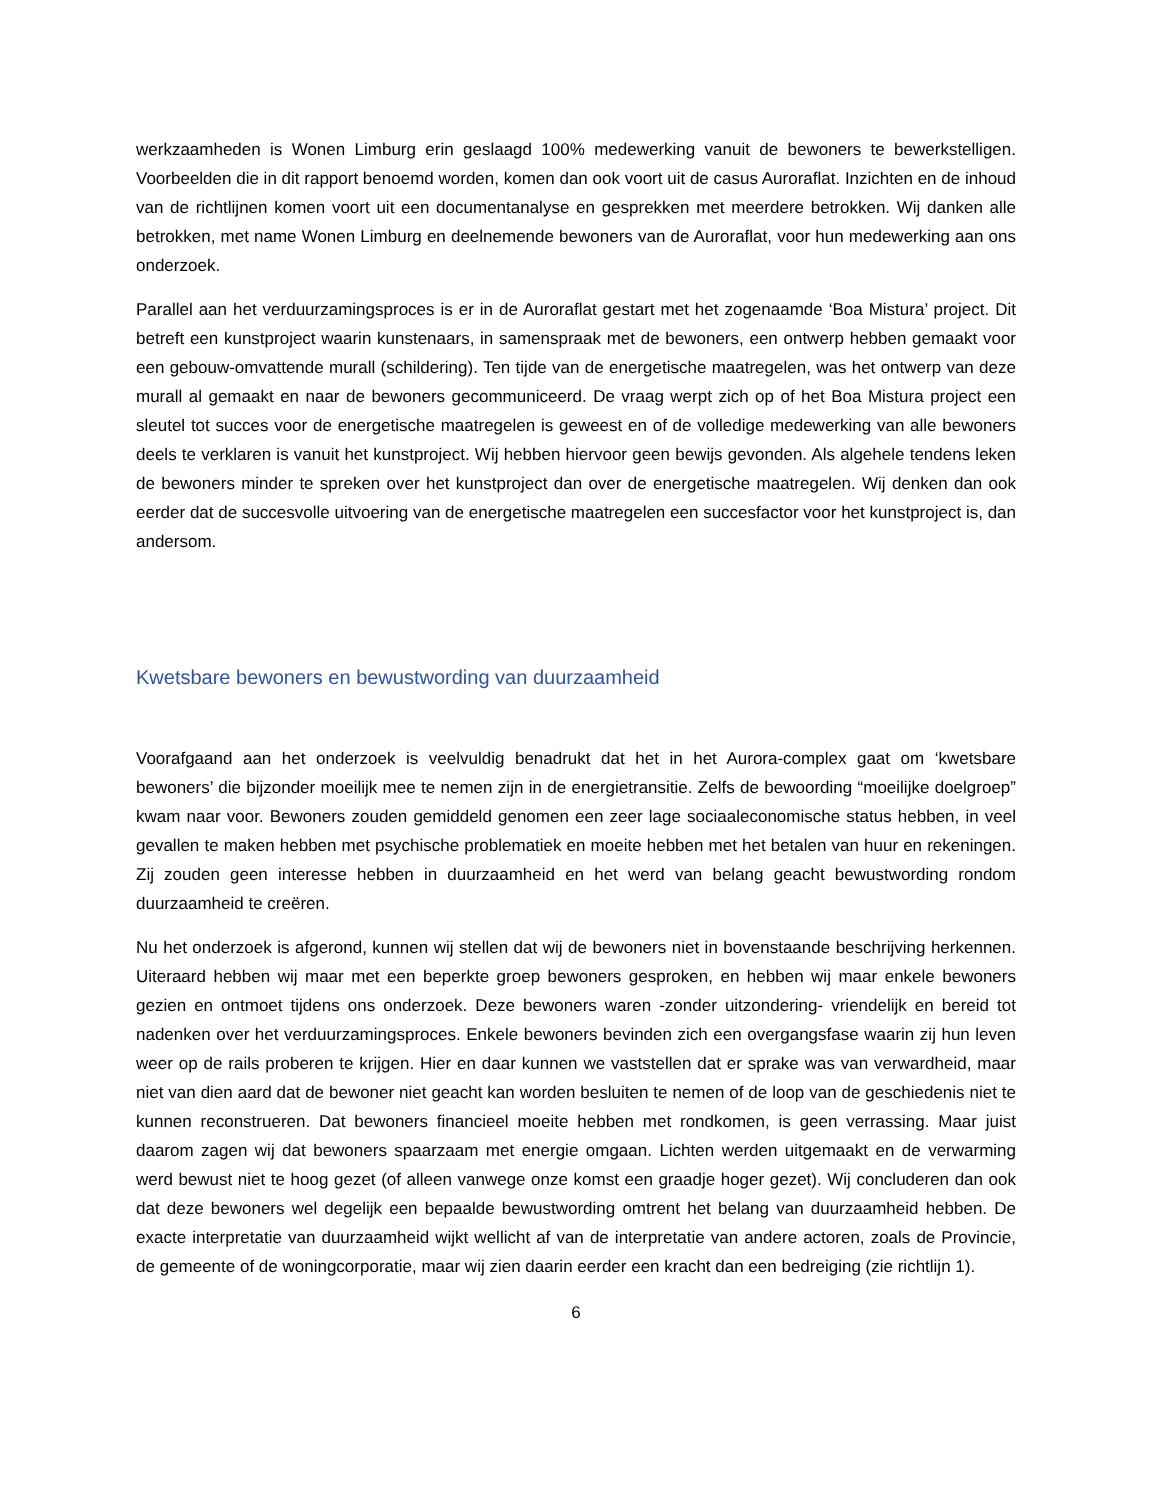werkzaamheden is Wonen Limburg erin geslaagd 100% medewerking vanuit de bewoners te bewerkstelligen. Voorbeelden die in dit rapport benoemd worden, komen dan ook voort uit de casus Auroraflat. Inzichten en de inhoud van de richtlijnen komen voort uit een documentanalyse en gesprekken met meerdere betrokken. Wij danken alle betrokken, met name Wonen Limburg en deelnemende bewoners van de Auroraflat, voor hun medewerking aan ons onderzoek.
Parallel aan het verduurzamingsproces is er in de Auroraflat gestart met het zogenaamde ‘Boa Mistura’ project. Dit betreft een kunstproject waarin kunstenaars, in samenspraak met de bewoners, een ontwerp hebben gemaakt voor een gebouw-omvattende murall (schildering). Ten tijde van de energetische maatregelen, was het ontwerp van deze murall al gemaakt en naar de bewoners gecommuniceerd. De vraag werpt zich op of het Boa Mistura project een sleutel tot succes voor de energetische maatregelen is geweest en of de volledige medewerking van alle bewoners deels te verklaren is vanuit het kunstproject. Wij hebben hiervoor geen bewijs gevonden. Als algehele tendens leken de bewoners minder te spreken over het kunstproject dan over de energetische maatregelen. Wij denken dan ook eerder dat de succesvolle uitvoering van de energetische maatregelen een succesfactor voor het kunstproject is, dan andersom.
Kwetsbare bewoners en bewustwording van duurzaamheid
Voorafgaand aan het onderzoek is veelvuldig benadrukt dat het in het Aurora-complex gaat om ‘kwetsbare bewoners’ die bijzonder moeilijk mee te nemen zijn in de energietransitie. Zelfs de bewoording “moeilijke doelgroep” kwam naar voor. Bewoners zouden gemiddeld genomen een zeer lage sociaaleconomische status hebben, in veel gevallen te maken hebben met psychische problematiek en moeite hebben met het betalen van huur en rekeningen. Zij zouden geen interesse hebben in duurzaamheid en het werd van belang geacht bewustwording rondom duurzaamheid te creëren.
Nu het onderzoek is afgerond, kunnen wij stellen dat wij de bewoners niet in bovenstaande beschrijving herkennen. Uiteraard hebben wij maar met een beperkte groep bewoners gesproken, en hebben wij maar enkele bewoners gezien en ontmoet tijdens ons onderzoek. Deze bewoners waren -zonder uitzondering- vriendelijk en bereid tot nadenken over het verduurzamingsproces. Enkele bewoners bevinden zich een overgangsfase waarin zij hun leven weer op de rails proberen te krijgen. Hier en daar kunnen we vaststellen dat er sprake was van verwardheid, maar niet van dien aard dat de bewoner niet geacht kan worden besluiten te nemen of de loop van de geschiedenis niet te kunnen reconstrueren. Dat bewoners financieel moeite hebben met rondkomen, is geen verrassing. Maar juist daarom zagen wij dat bewoners spaarzaam met energie omgaan. Lichten werden uitgemaakt en de verwarming werd bewust niet te hoog gezet (of alleen vanwege onze komst een graadje hoger gezet). Wij concluderen dan ook dat deze bewoners wel degelijk een bepaalde bewustwording omtrent het belang van duurzaamheid hebben. De exacte interpretatie van duurzaamheid wijkt wellicht af van de interpretatie van andere actoren, zoals de Provincie, de gemeente of de woningcorporatie, maar wij zien daarin eerder een kracht dan een bedreiging (zie richtlijn 1).
6